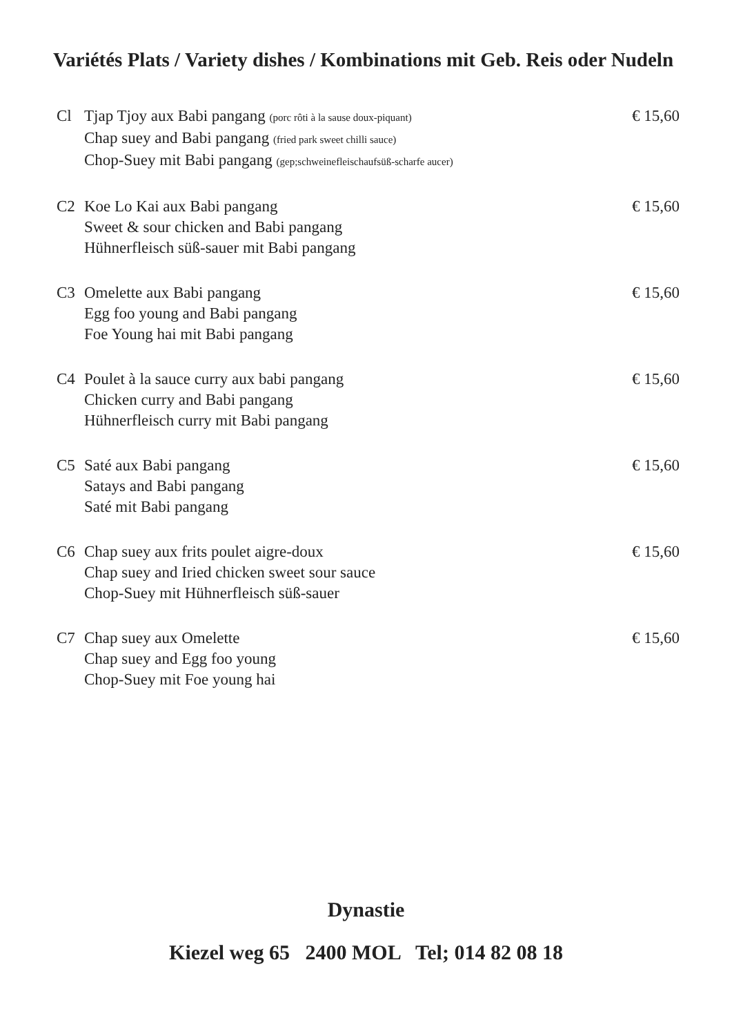Variétés Plats / Variety dishes / Kombinations mit Geb. Reis oder Nudeln
Cl Tjap Tjoy aux Babi pangang (porc rôti à la sause doux-piquant)
Chap suey and Babi pangang (fried park sweet chilli sauce)
Chop-Suey mit Babi pangang (gep;schweinefleischaufsüß-scharfe aucer)
€ 15,60
C2 Koe Lo Kai aux Babi pangang
Sweet & sour chicken and Babi pangang
Hühnerfleisch süß-sauer mit Babi pangang
€ 15,60
C3 Omelette aux Babi pangang
Egg foo young and Babi pangang
Foe Young hai mit Babi pangang
€ 15,60
C4 Poulet à la sauce curry aux babi pangang
Chicken curry and Babi pangang
Hühnerfleisch curry mit Babi pangang
€ 15,60
C5 Saté aux Babi pangang
Satays and Babi pangang
Saté mit Babi pangang
€ 15,60
C6 Chap suey aux frits poulet aigre-doux
Chap suey and Iried chicken sweet sour sauce
Chop-Suey mit Hühnerfleisch süß-sauer
€ 15,60
C7 Chap suey aux Omelette
Chap suey and Egg foo young
Chop-Suey mit Foe young hai
€ 15,60
Dynastie
Kiezel weg 65 2400 MOL Tel; 014 82 08 18